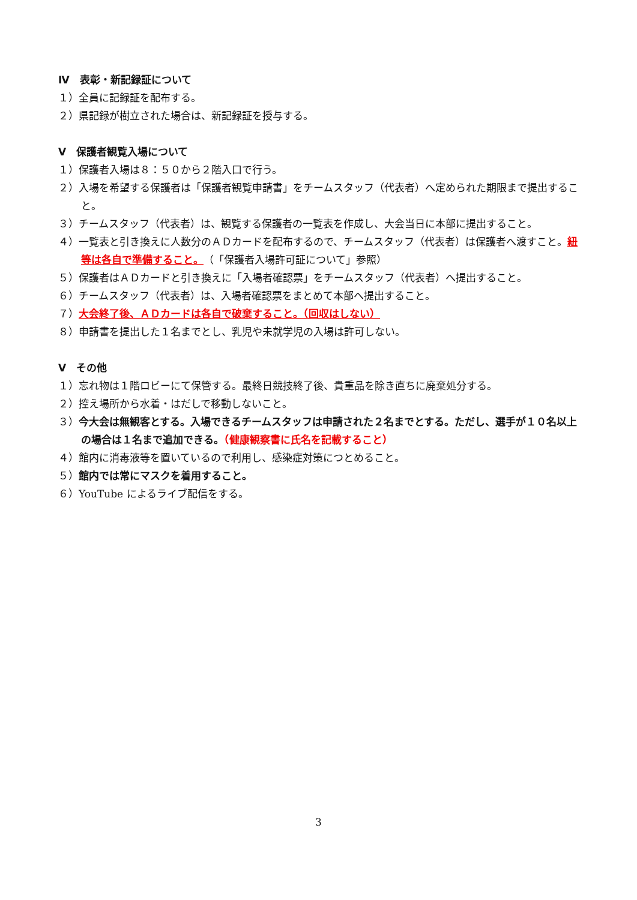Ⅳ　表彰・新記録証について
１）全員に記録証を配布する。
２）県記録が樹立された場合は、新記録証を授与する。
Ⅴ　保護者観覧入場について
１）保護者入場は８：５０から２階入口で行う。
２）入場を希望する保護者は「保護者観覧申請書」をチームスタッフ（代表者）へ定められた期限まで提出すること。
３）チームスタッフ（代表者）は、観覧する保護者の一覧表を作成し、大会当日に本部に提出すること。
４）一覧表と引き換えに人数分のＡＤカードを配布するので、チームスタッフ（代表者）は保護者へ渡すこと。紐等は各自で準備すること。（「保護者入場許可証について」参照）
５）保護者はＡＤカードと引き換えに「入場者確認票」をチームスタッフ（代表者）へ提出すること。
６）チームスタッフ（代表者）は、入場者確認票をまとめて本部へ提出すること。
７）大会終了後、ＡＤカードは各自で破棄すること。（回収はしない）
８）申請書を提出した１名までとし、乳児や未就学児の入場は許可しない。
Ⅴ　その他
１）忘れ物は１階ロビーにて保管する。最終日競技終了後、貴重品を除き直ちに廃棄処分する。
２）控え場所から水着・はだしで移動しないこと。
３）今大会は無観客とする。入場できるチームスタッフは申請された２名までとする。ただし、選手が１０名以上の場合は１名まで追加できる。（健康観察書に氏名を記載すること）
４）館内に消毒液等を置いているので利用し、感染症対策につとめること。
５）館内では常にマスクを着用すること。
６）YouTube によるライブ配信をする。
3